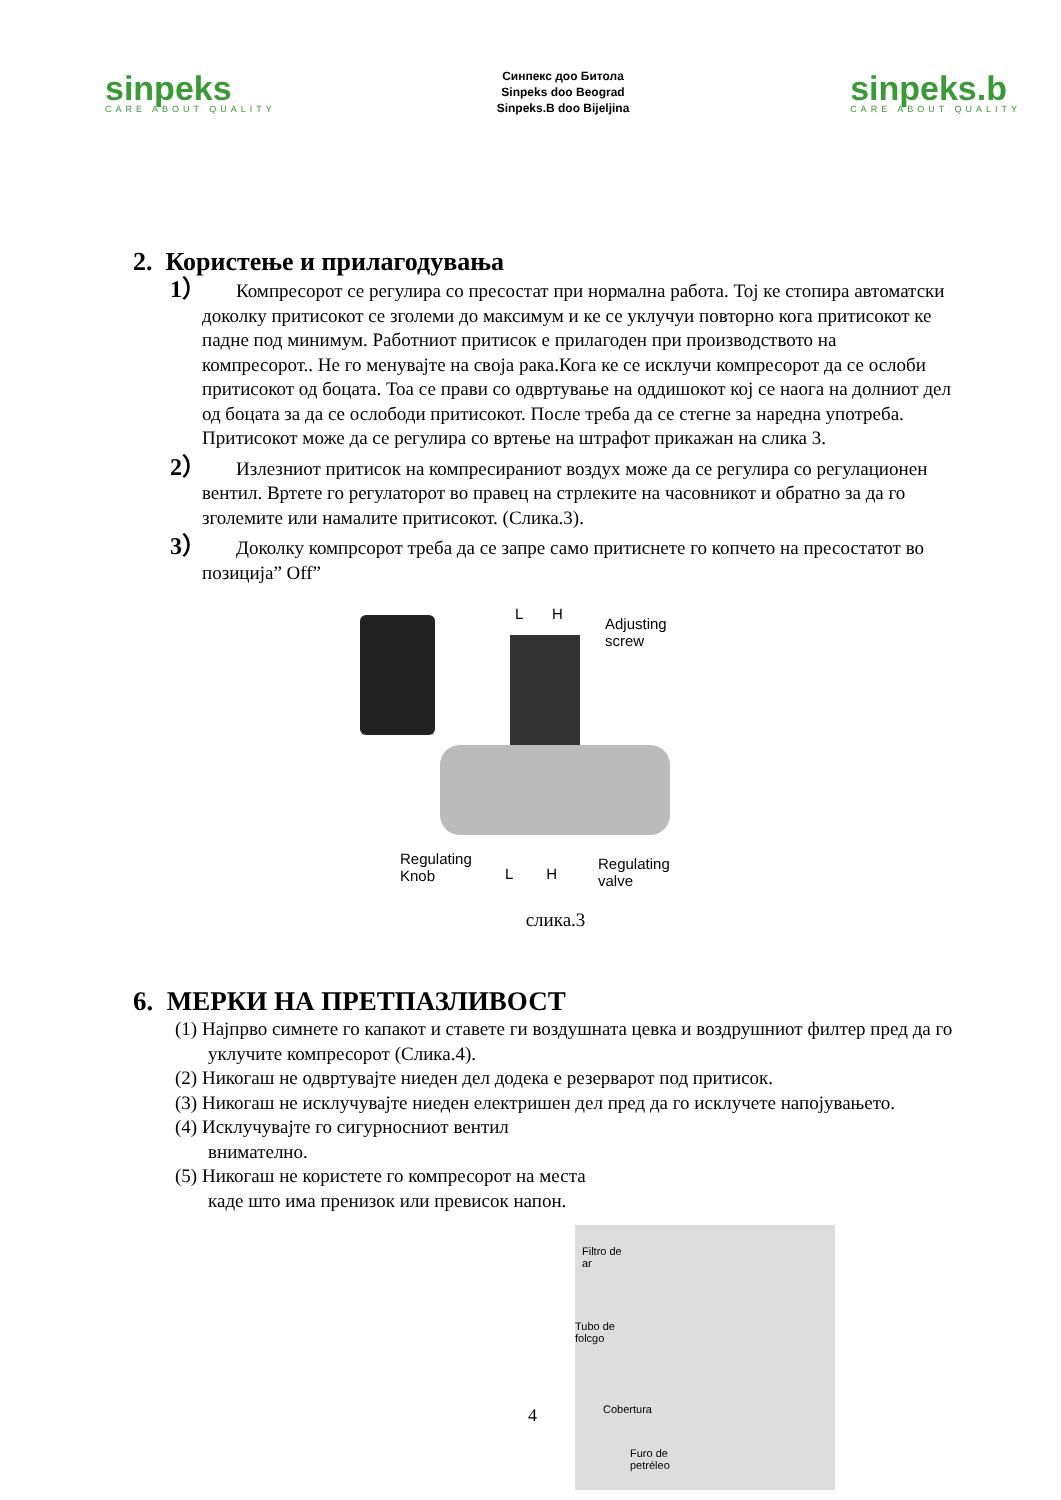sinpeks
CARE ABOUT QUALITY
Синпекс доо Битола
Sinpeks doo Beograd
Sinpeks.B doo Bijeljina
sinpeks.b
CARE ABOUT QUALITY
2. Користење и прилагодувања
1） Компресорот се регулира со пресостат при нормална работа. Тој ке стопира автоматски доколку притисокот се зголеми до максимум и ке се уклучуи повторно кога притисокот ке падне под минимум. Работниот притисок е прилагоден при производството на компресорот.. Не го менувајте на своја рака.Кога ке се исклучи компресорот да се ослоби притисокот од боцата. Тоа се прави со одвртување на оддишокот кој се наога на долниот дел од боцата за да се ослободи притисокот. После треба да се стегне за наредна употреба. Притисокот може да се регулира со вртење на штрафот прикажан на слика 3.
2） Излезниот притисок на компресираниот воздух може да се регулира со регулационен вентил. Вртете го регулаторот во правец на стрлеките на часовникот и обратно за да го зголемите или намалите притисокот. (Слика.3).
3） Доколку компрсорот треба да се запре само притиснете го копчето на пресостатот во позиција” Off”
L H
Adjusting
screw
Regulating
Knob L H
Regulating
valve
слика.3
6. МЕРКИ НА ПРЕТПАЗЛИВОСТ
(1) Најпрво симнете го капакот и ставете ги воздушната цевка и воздрушниот филтер пред да го уклучите компресорот (Слика.4).
(2) Никогаш не одвртувајте ниеден дел додека е резерварот под притисок.
(3) Никогаш не исклучувајте ниеден електришен дел пред да го исклучете напојувањето.
(4) Исклучувајте го сигурносниот вентил внимателно.
(5) Никогаш не користете го компресорот на места каде што има пренизок или превисок напон.
4
Filtro de
ar
Tubo de
folcgo
Cobertura
Furo de
petréleo